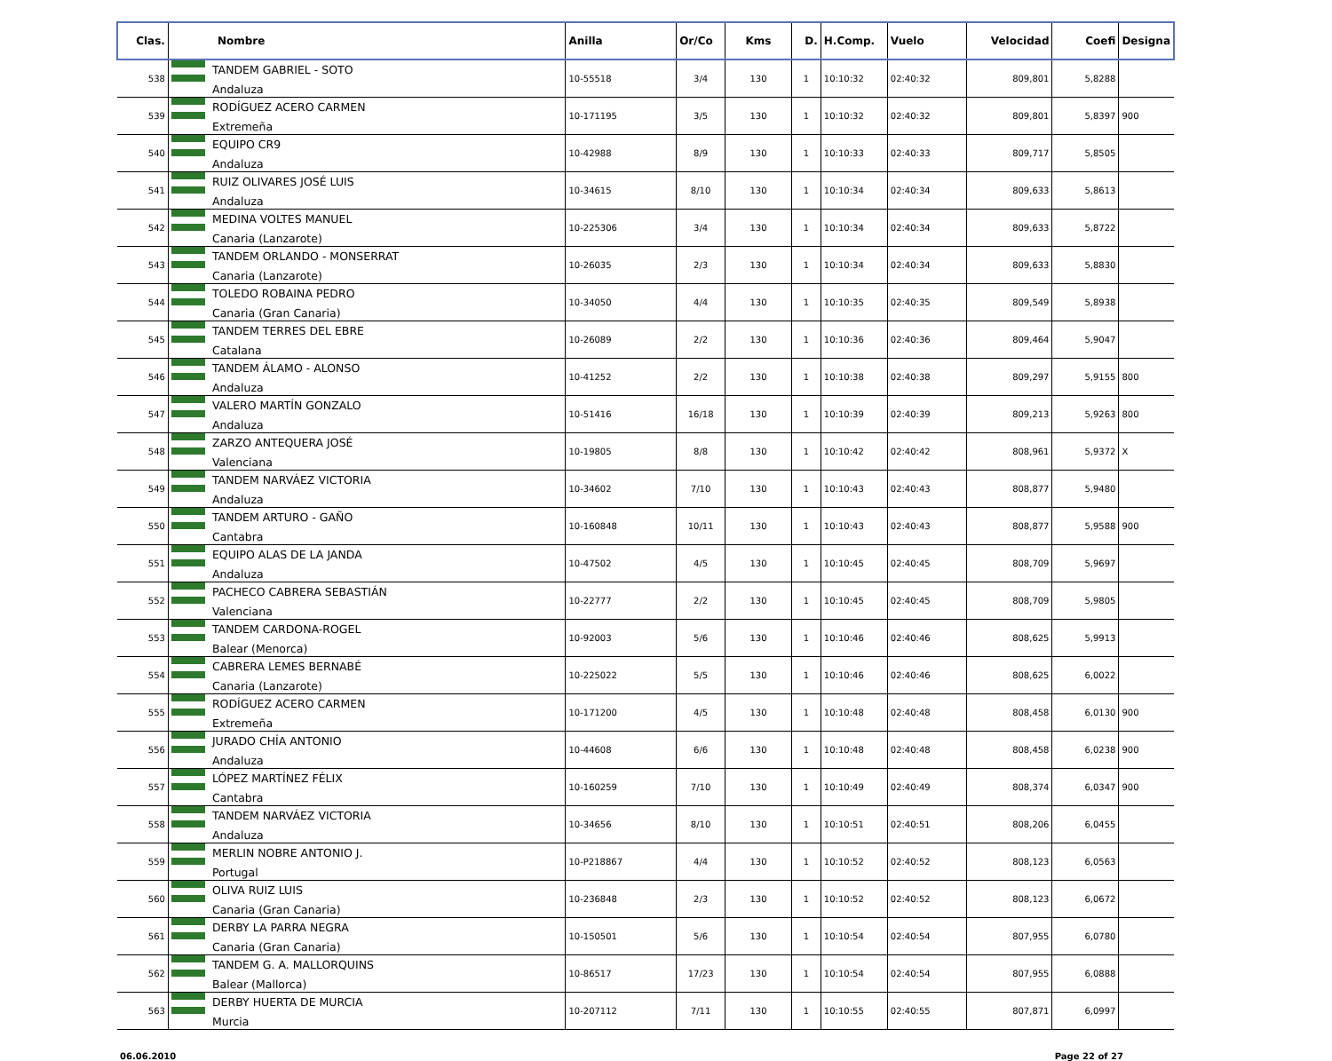| Clas. | Nombre | Anilla | Or/Co | Kms | D. | H.Comp. | Vuelo | Velocidad | Coefi | Designa |
| --- | --- | --- | --- | --- | --- | --- | --- | --- | --- | --- |
| 538 | TANDEM GABRIEL - SOTO Andaluza | 10-55518 | 3/4 | 130 | 1 | 10:10:32 | 02:40:32 | 809,801 | 5,8288 | |
| 539 | RODÍGUEZ ACERO CARMEN Extremeña | 10-171195 | 3/5 | 130 | 1 | 10:10:32 | 02:40:32 | 809,801 | 5,8397 | 900 |
| 540 | EQUIPO CR9 Andaluza | 10-42988 | 8/9 | 130 | 1 | 10:10:33 | 02:40:33 | 809,717 | 5,8505 | |
| 541 | RUIZ OLIVARES JOSÉ LUIS Andaluza | 10-34615 | 8/10 | 130 | 1 | 10:10:34 | 02:40:34 | 809,633 | 5,8613 | |
| 542 | MEDINA VOLTES MANUEL Canaria (Lanzarote) | 10-225306 | 3/4 | 130 | 1 | 10:10:34 | 02:40:34 | 809,633 | 5,8722 | |
| 543 | TANDEM ORLANDO - MONSERRAT Canaria (Lanzarote) | 10-26035 | 2/3 | 130 | 1 | 10:10:34 | 02:40:34 | 809,633 | 5,8830 | |
| 544 | TOLEDO ROBAINA PEDRO Canaria (Gran Canaria) | 10-34050 | 4/4 | 130 | 1 | 10:10:35 | 02:40:35 | 809,549 | 5,8938 | |
| 545 | TANDEM TERRES DEL EBRE Catalana | 10-26089 | 2/2 | 130 | 1 | 10:10:36 | 02:40:36 | 809,464 | 5,9047 | |
| 546 | TANDEM ÁLAMO - ALONSO Andaluza | 10-41252 | 2/2 | 130 | 1 | 10:10:38 | 02:40:38 | 809,297 | 5,9155 | 800 |
| 547 | VALERO MARTÍN GONZALO Andaluza | 10-51416 | 16/18 | 130 | 1 | 10:10:39 | 02:40:39 | 809,213 | 5,9263 | 800 |
| 548 | ZARZO ANTEQUERA JOSÉ Valenciana | 10-19805 | 8/8 | 130 | 1 | 10:10:42 | 02:40:42 | 808,961 | 5,9372 | X |
| 549 | TANDEM NARVÁEZ VICTORIA Andaluza | 10-34602 | 7/10 | 130 | 1 | 10:10:43 | 02:40:43 | 808,877 | 5,9480 | |
| 550 | TANDEM ARTURO - GAÑO Cantabra | 10-160848 | 10/11 | 130 | 1 | 10:10:43 | 02:40:43 | 808,877 | 5,9588 | 900 |
| 551 | EQUIPO ALAS DE LA JANDA Andaluza | 10-47502 | 4/5 | 130 | 1 | 10:10:45 | 02:40:45 | 808,709 | 5,9697 | |
| 552 | PACHECO CABRERA SEBASTIÁN Valenciana | 10-22777 | 2/2 | 130 | 1 | 10:10:45 | 02:40:45 | 808,709 | 5,9805 | |
| 553 | TANDEM CARDONA-ROGEL Balear (Menorca) | 10-92003 | 5/6 | 130 | 1 | 10:10:46 | 02:40:46 | 808,625 | 5,9913 | |
| 554 | CABRERA LEMES BERNABÉ Canaria (Lanzarote) | 10-225022 | 5/5 | 130 | 1 | 10:10:46 | 02:40:46 | 808,625 | 6,0022 | |
| 555 | RODÍGUEZ ACERO CARMEN Extremeña | 10-171200 | 4/5 | 130 | 1 | 10:10:48 | 02:40:48 | 808,458 | 6,0130 | 900 |
| 556 | JURADO CHÍA ANTONIO Andaluza | 10-44608 | 6/6 | 130 | 1 | 10:10:48 | 02:40:48 | 808,458 | 6,0238 | 900 |
| 557 | LÓPEZ MARTÍNEZ FÉLIX Cantabra | 10-160259 | 7/10 | 130 | 1 | 10:10:49 | 02:40:49 | 808,374 | 6,0347 | 900 |
| 558 | TANDEM NARVÁEZ VICTORIA Andaluza | 10-34656 | 8/10 | 130 | 1 | 10:10:51 | 02:40:51 | 808,206 | 6,0455 | |
| 559 | MERLIN NOBRE ANTONIO J. Portugal | 10-P218867 | 4/4 | 130 | 1 | 10:10:52 | 02:40:52 | 808,123 | 6,0563 | |
| 560 | OLIVA RUIZ LUIS Canaria (Gran Canaria) | 10-236848 | 2/3 | 130 | 1 | 10:10:52 | 02:40:52 | 808,123 | 6,0672 | |
| 561 | DERBY LA PARRA NEGRA Canaria (Gran Canaria) | 10-150501 | 5/6 | 130 | 1 | 10:10:54 | 02:40:54 | 807,955 | 6,0780 | |
| 562 | TANDEM G. A. MALLORQUINS Balear (Mallorca) | 10-86517 | 17/23 | 130 | 1 | 10:10:54 | 02:40:54 | 807,955 | 6,0888 | |
| 563 | DERBY HUERTA DE MURCIA Murcia | 10-207112 | 7/11 | 130 | 1 | 10:10:55 | 02:40:55 | 807,871 | 6,0997 | |
06.06.2010 Page 22 of 27